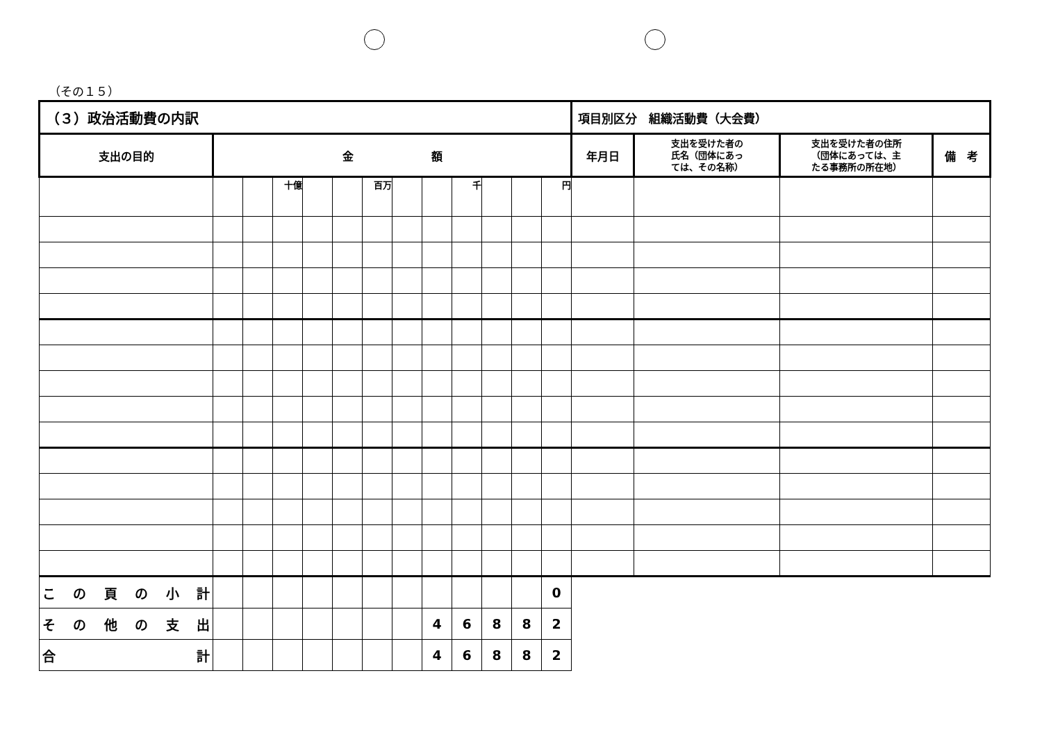（その１５）
| （３）政治活動費の内訳 | | | | | | | | | | | | | 項目別区分 組織活動費（大会費） | | | |
| 支出の目的 | 金 額 | | | | | | | | | | | | 年月日 | 支出を受けた者の 氏名（団体にあっ ては、その名称） | 支出を受けた者の住所 （団体にあっては、主 たる事務所の所在地） | 備 考 |
| | | | 十億 | | | 百万 | | | 千 | | | 円 | | | | |
| この頁の小計 | | | | | | | | | | | | 0 | | | | |
| その他の支出 | | | | | | | | 4 | 6 | 8 | 8 | 2 | | | | |
| 合 計 | | | | | | | | 4 | 6 | 8 | 8 | 2 | | | | |